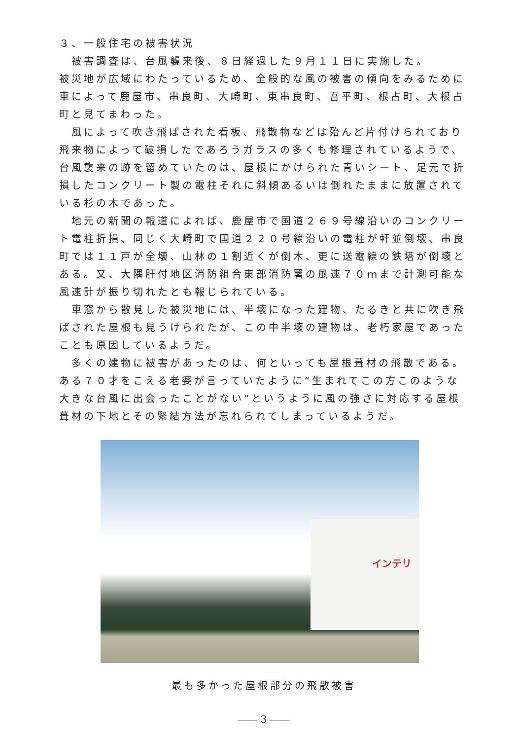３、一般住宅の被害状況
被害調査は、台風襲来後、８日経過した９月１１日に実施した。
被災地が広域にわたっているため、全般的な風の被害の傾向をみるために車によって鹿屋市、串良町、大崎町、東串良町、吾平町、根占町、大根占町と見てまわった。
風によって吹き飛ばされた看板、飛散物などは殆んど片付けられており飛来物によって破損したであろうガラスの多くも修理されているようで、台風襲来の跡を留めていたのは、屋根にかけられた青いシート、足元で折損したコンクリート製の電柱それに斜傾あるいは倒れたままに放置されている杉の木であった。
地元の新聞の報道によれば、鹿屋市で国道２６９号線沿いのコンクリート電柱折損、同じく大崎町で国道２２０号線沿いの電柱が軒並倒壊、串良町では１１戸が全壊、山林の１割近くが倒木、更に送電線の鉄塔が倒壊とある。又、大隅肝付地区消防組合東部消防署の風速７０ｍまで計測可能な風速計が振り切れたとも報じられている。
車窓から散見した被災地には、半壊になった建物、たるきと共に吹き飛ばされた屋根も見うけられたが、この中半壊の建物は、老朽家屋であったことも原因しているようだ。
多くの建物に被害があったのは、何といっても屋根葺材の飛散である。ある７０才をこえる老婆が言っていたように“生まれてこの方このような大きな台風に出会ったことがない”というように風の強さに対応する屋根葺材の下地とその緊結方法が忘れられてしまっているようだ。
インテリ
最も多かった屋根部分の飛散被害
―― 3 ――